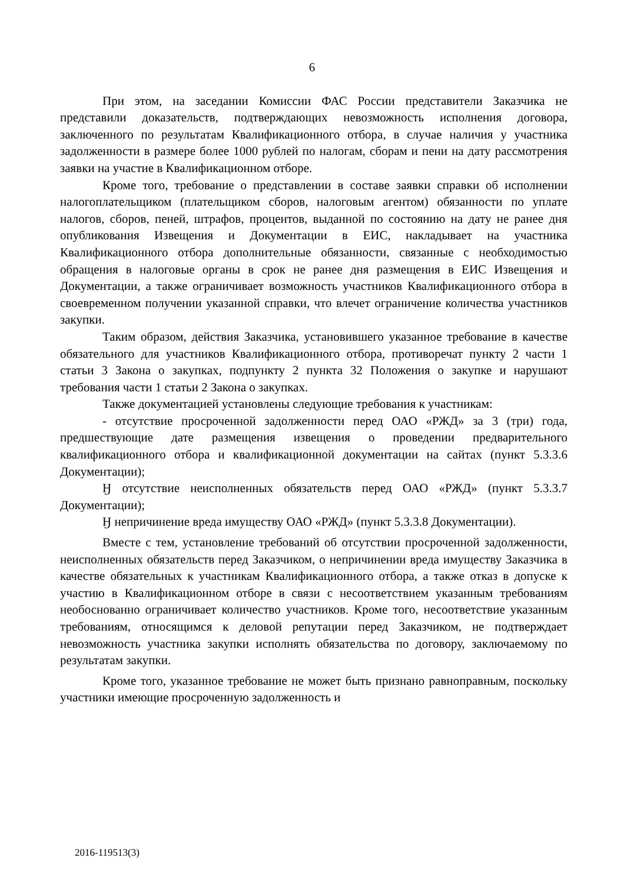6
При этом, на заседании Комиссии ФАС России представители Заказчика не представили доказательств, подтверждающих невозможность исполнения договора, заключенного по результатам Квалификационного отбора, в случае наличия у участника задолженности в размере более 1000 рублей по налогам, сборам и пени на дату рассмотрения заявки на участие в Квалификационном отборе.
Кроме того, требование о представлении в составе заявки справки об исполнении налогоплательщиком (плательщиком сборов, налоговым агентом) обязанности по уплате налогов, сборов, пеней, штрафов, процентов, выданной по состоянию на дату не ранее дня опубликования Извещения и Документации в ЕИС, накладывает на участника Квалификационного отбора дополнительные обязанности, связанные с необходимостью обращения в налоговые органы в срок не ранее дня размещения в ЕИС Извещения и Документации, а также ограничивает возможность участников Квалификационного отбора в своевременном получении указанной справки, что влечет ограничение количества участников закупки.
Таким образом, действия Заказчика, установившего указанное требование в качестве обязательного для участников Квалификационного отбора, противоречат пункту 2 части 1 статьи 3 Закона о закупках, подпункту 2 пункта 32 Положения о закупке и нарушают требования части 1 статьи 2 Закона о закупках.
Также документацией установлены следующие требования к участникам:
- отсутствие просроченной задолженности перед ОАО «РЖД» за 3 (три) года, предшествующие дате размещения извещения о проведении предварительного квалификационного отбора и квалификационной документации на сайтах (пункт 5.3.3.6 Документации);
Ӈ отсутствие неисполненных обязательств перед ОАО «РЖД» (пункт 5.3.3.7 Документации);
Ӈ непричинение вреда имуществу ОАО «РЖД» (пункт 5.3.3.8 Документации).
Вместе с тем, установление требований об отсутствии просроченной задолженности, неисполненных обязательств перед Заказчиком, о непричинении вреда имуществу Заказчика в качестве обязательных к участникам Квалификационного отбора, а также отказ в допуске к участию в Квалификационном отборе в связи с несоответствием указанным требованиям необоснованно ограничивает количество участников. Кроме того, несоответствие указанным требованиям, относящимся к деловой репутации перед Заказчиком, не подтверждает невозможность участника закупки исполнять обязательства по договору, заключаемому по результатам закупки.
Кроме того, указанное требование не может быть признано равноправным, поскольку участники имеющие просроченную задолженность и
2016-119513(3)